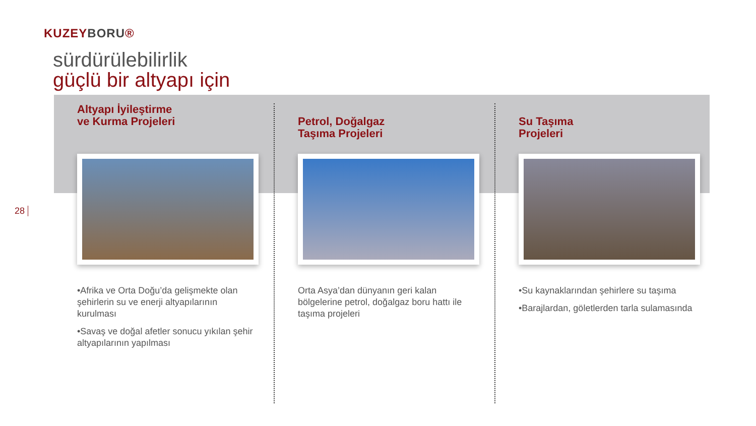KUZEYBORU®
sürdürülebilirlik
güçlü bir altyapı için
28
Altyapı İyileştirme
ve Kurma Projeleri
•Afrika ve Orta Doğu’da gelişmekte olan şehirlerin su ve enerji altyapılarının kurulması
•Savaş ve doğal afetler sonucu yıkılan şehir altyapılarının yapılması
Petrol, Doğalgaz
Taşıma Projeleri
Orta Asya’dan dünyanın geri kalan bölgelerine petrol, doğalgaz boru hattı ile taşıma projeleri
Su Taşıma
Projeleri
•Su kaynaklarından şehirlere su taşıma
•Barajlardan, göletlerden tarla sulamasında